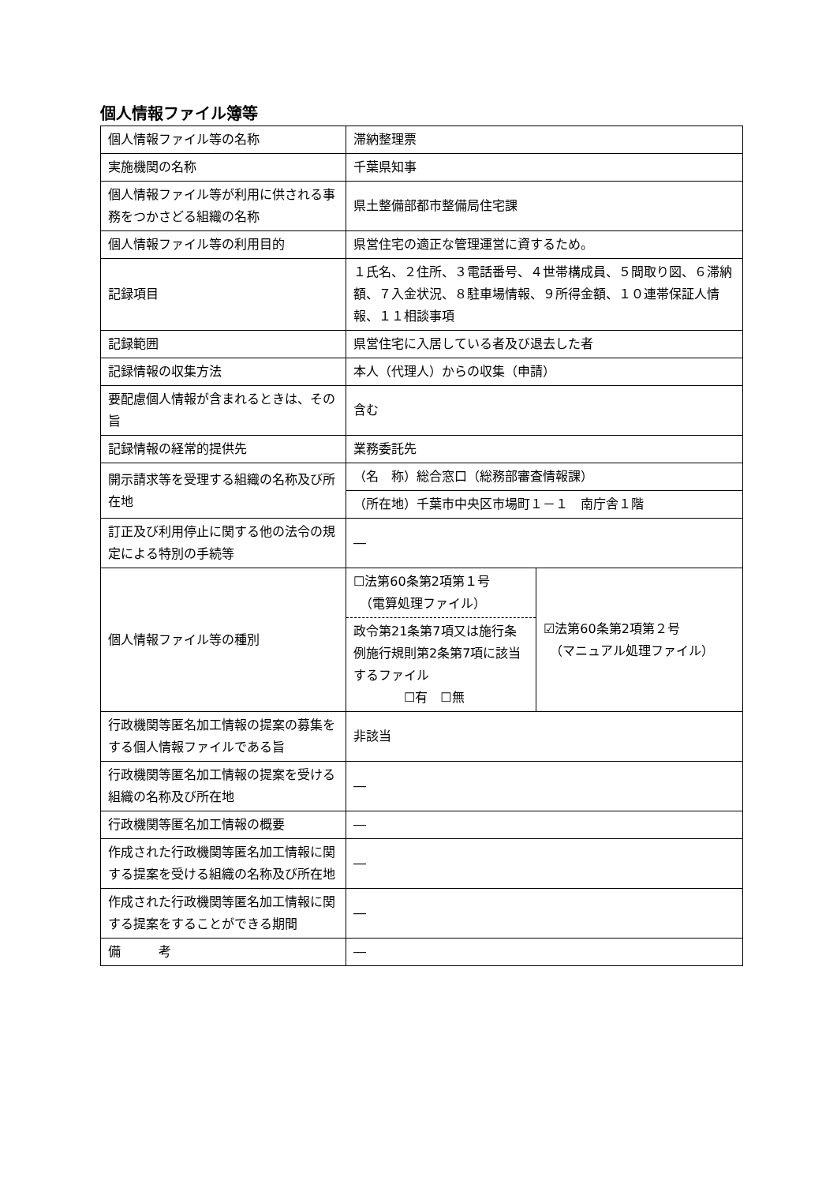個人情報ファイル簿等
| 個人情報ファイル等の名称 | 滞納整理票 | |
| 実施機関の名称 | 千葉県知事 | |
| 個人情報ファイル等が利用に供される事務をつかさどる組織の名称 | 県土整備部都市整備局住宅課 | |
| 個人情報ファイル等の利用目的 | 県営住宅の適正な管理運営に資するため。 | |
| 記録項目 | １氏名、２住所、３電話番号、４世帯構成員、５間取り図、６滞納額、７入金状況、８駐車場情報、９所得金額、１０連帯保証人情報、１１相談事項 | |
| 記録範囲 | 県営住宅に入居している者及び退去した者 | |
| 記録情報の収集方法 | 本人（代理人）からの収集（申請） | |
| 要配慮個人情報が含まれるときは、その旨 | 含む | |
| 記録情報の経常的提供先 | 業務委託先 | |
| 開示請求等を受理する組織の名称及び所在地 | （名 称）総合窓口（総務部審査情報課） | |
| | （所在地）千葉市中央区市場町１－１ 南庁舎１階 | |
| 訂正及び利用停止に関する他の法令の規定による特別の手続等 | ― | |
| 個人情報ファイル等の種別 | ☐法第60条第2項第１号 （電算処理ファイル） 政令第21条第7項又は施行条例施行規則第2条第7項に該当するファイル ☐有 ☐無 | ☑法第60条第2項第２号 （マニュアル処理ファイル） |
| 行政機関等匿名加工情報の提案の募集をする個人情報ファイルである旨 | 非該当 | |
| 行政機関等匿名加工情報の提案を受ける組織の名称及び所在地 | ― | |
| 行政機関等匿名加工情報の概要 | ― | |
| 作成された行政機関等匿名加工情報に関する提案を受ける組織の名称及び所在地 | ― | |
| 作成された行政機関等匿名加工情報に関する提案をすることができる期間 | ― | |
| 備 考 | ― | |